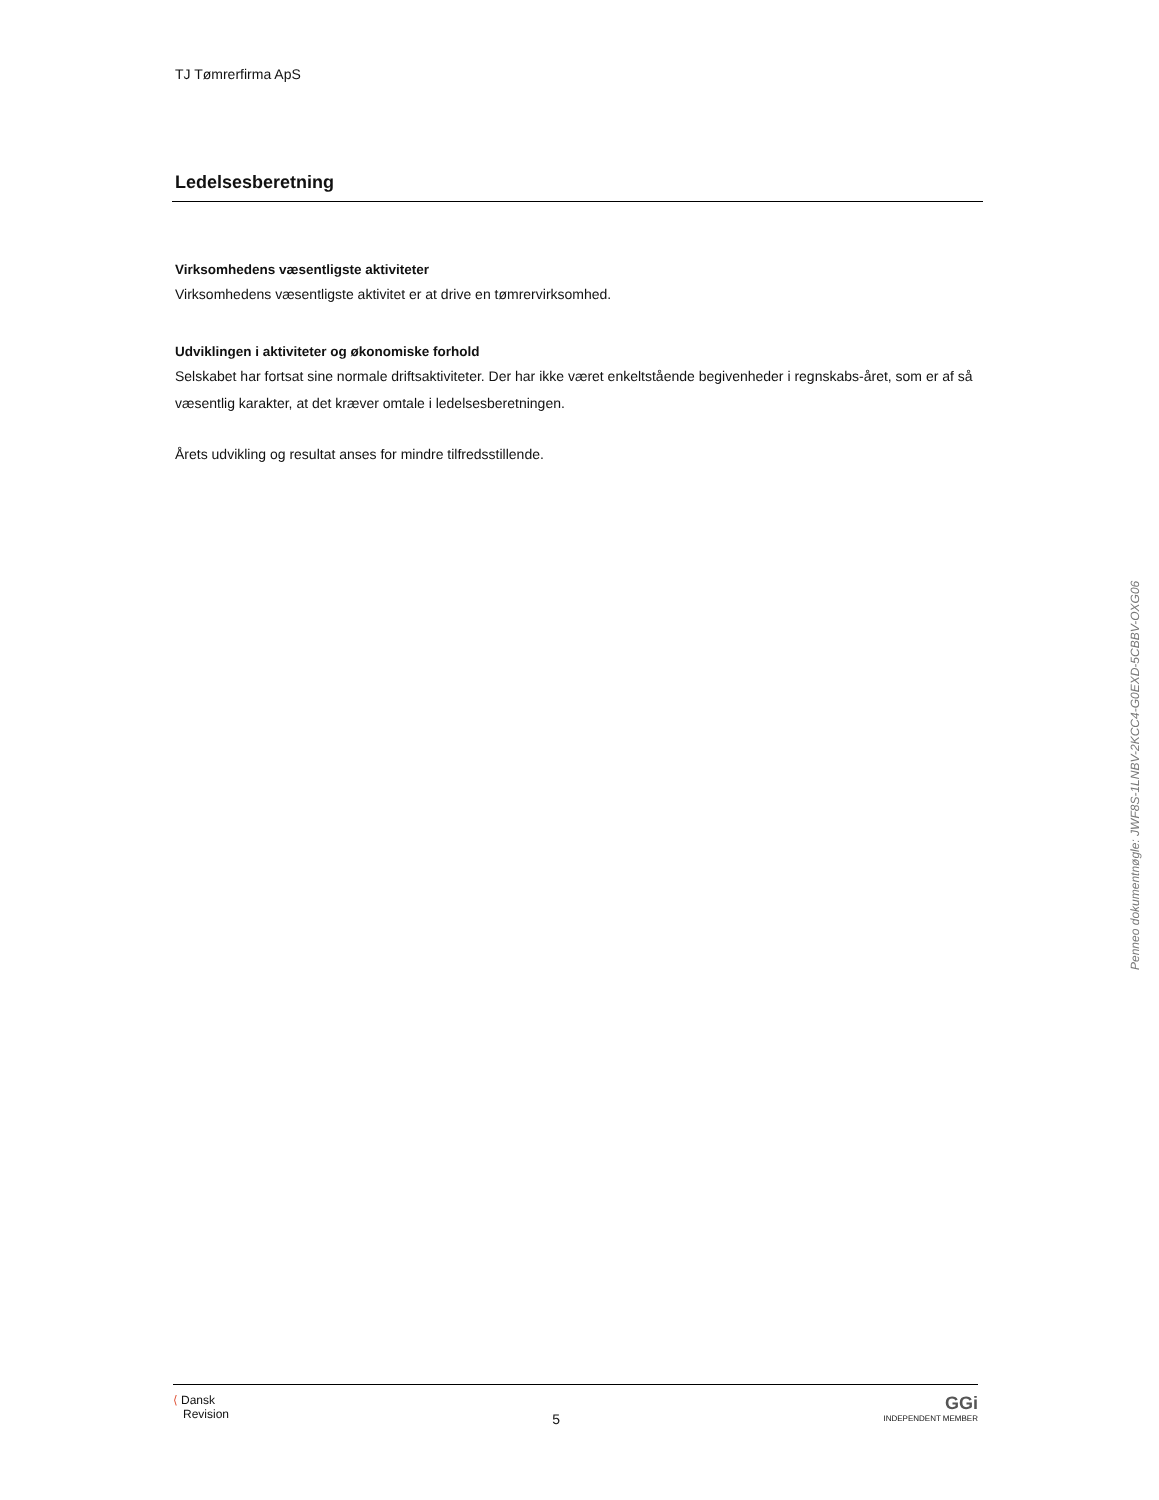TJ Tømrerfirma ApS
Ledelsesberetning
Virksomhedens væsentligste aktiviteter
Virksomhedens væsentligste aktivitet er at drive en tømrervirksomhed.
Udviklingen i aktiviteter og økonomiske forhold
Selskabet har fortsat sine normale driftsaktiviteter. Der har ikke været enkeltstående begivenheder i regnskabs-året, som er af så væsentlig karakter, at det kræver omtale i ledelsesberetningen.
Årets udvikling og resultat anses for mindre tilfredsstillende.
⟨ Dansk
Revision
5
GGi
INDEPENDENT MEMBER
Penneo dokumentnøgle: JWF8S-1LNBV-2KCC4-G0EXD-5CBBV-OXG06